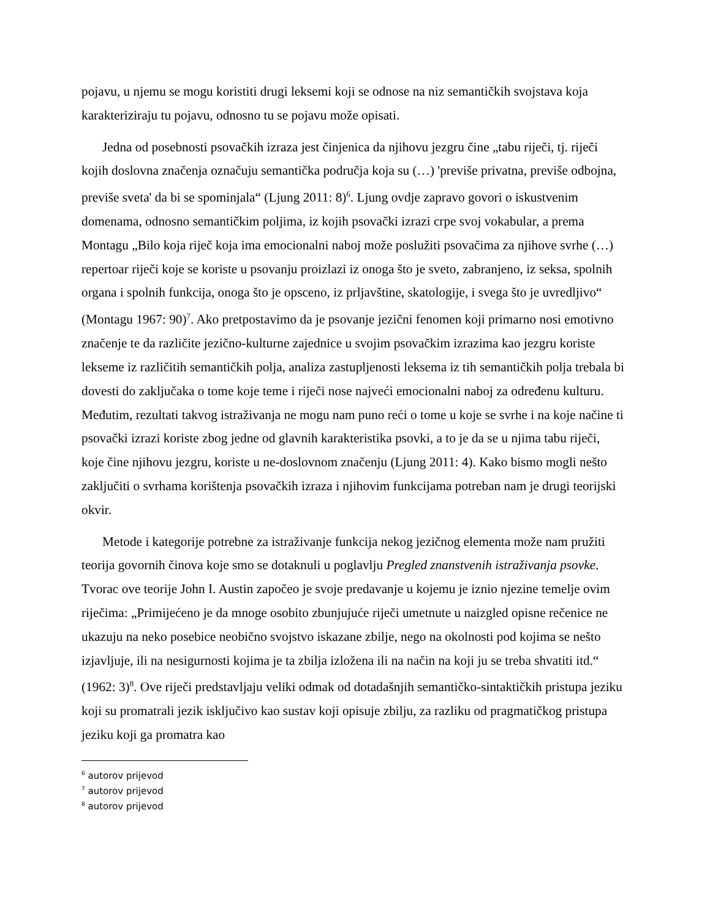pojavu, u njemu se mogu koristiti drugi leksemi koji se odnose na niz semantičkih svojstava koja karakteriziraju tu pojavu, odnosno tu se pojavu može opisati.
Jedna od posebnosti psovačkih izraza jest činjenica da njihovu jezgru čine „tabu riječi, tj. riječi kojih doslovna značenja označuju semantička područja koja su (…) 'previše privatna, previše odbojna, previše sveta' da bi se spominjala“ (Ljung 2011: 8)<sup>6</sup>. Ljung ovdje zapravo govori o iskustvenim domenama, odnosno semantičkim poljima, iz kojih psovački izrazi crpe svoj vokabular, a prema Montagu „Bilo koja riječ koja ima emocionalni naboj može poslužiti psovačima za njihove svrhe (…) repertoar riječi koje se koriste u psovanju proizlazi iz onoga što je sveto, zabranjeno, iz seksa, spolnih organa i spolnih funkcija, onoga što je opsceno, iz prljavštine, skatologije, i svega što je uvredljivo“ (Montagu 1967: 90)<sup>7</sup>. Ako pretpostavimo da je psovanje jezični fenomen koji primarno nosi emotivno značenje te da različite jezično-kulturne zajednice u svojim psovačkim izrazima kao jezgru koriste lekseme iz različitih semantičkih polja, analiza zastupljenosti leksema iz tih semantičkih polja trebala bi dovesti do zaključaka o tome koje teme i riječi nose najveći emocionalni naboj za određenu kulturu. Međutim, rezultati takvog istraživanja ne mogu nam puno reći o tome u koje se svrhe i na koje načine ti psovački izrazi koriste zbog jedne od glavnih karakteristika psovki, a to je da se u njima tabu riječi, koje čine njihovu jezgru, koriste u ne-doslovnom značenju (Ljung 2011: 4). Kako bismo mogli nešto zaključiti o svrhama korištenja psovačkih izraza i njihovim funkcijama potreban nam je drugi teorijski okvir.
Metode i kategorije potrebne za istraživanje funkcija nekog jezičnog elementa može nam pružiti teorija govornih činova koje smo se dotaknuli u poglavlju Pregled znanstvenih istraživanja psovke. Tvorac ove teorije John I. Austin započeo je svoje predavanje u kojemu je iznio njezine temelje ovim riječima: „Primijećeno je da mnoge osobito zbunjujuće riječi umetnute u naizgled opisne rečenice ne ukazuju na neko posebice neobično svojstvo iskazane zbilje, nego na okolnosti pod kojima se nešto izjavljuje, ili na nesigurnosti kojima je ta zbilja izložena ili na način na koji ju se treba shvatiti itd.“ (1962: 3)<sup>8</sup>. Ove riječi predstavljaju veliki odmak od dotadašnjih semantičko-sintaktičkih pristupa jeziku koji su promatrali jezik isključivo kao sustav koji opisuje zbilju, za razliku od pragmatičkog pristupa jeziku koji ga promatra kao
<sup>6</sup> autorov prijevod
<sup>7</sup> autorov prijevod
<sup>8</sup> autorov prijevod